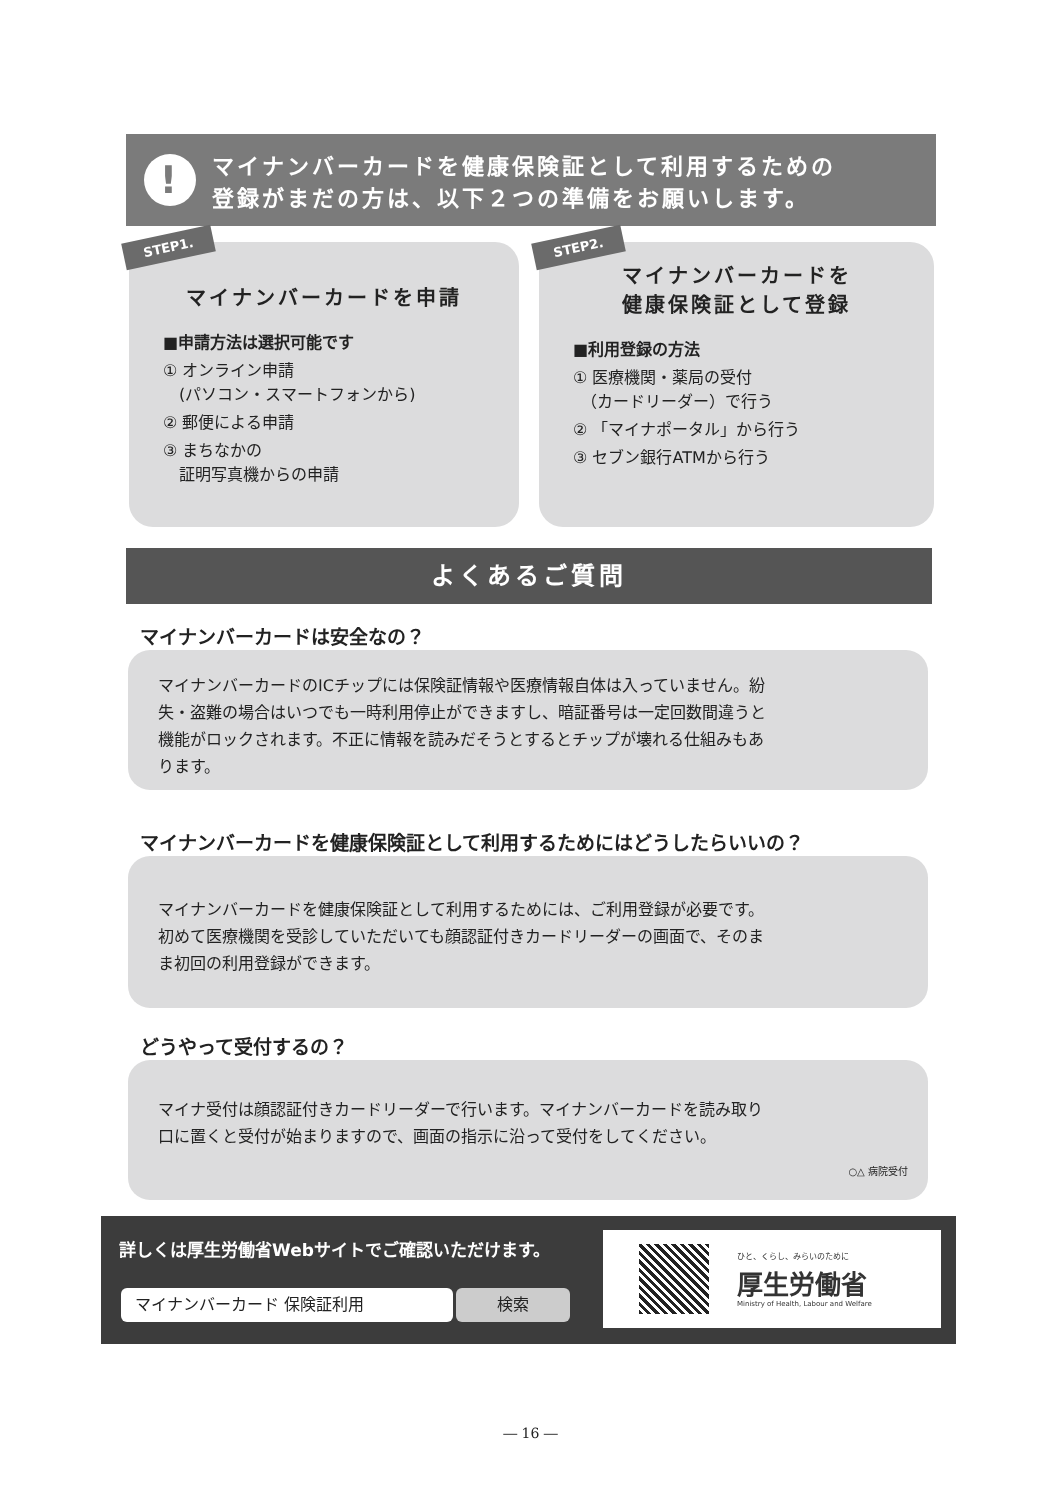!
マイナンバーカードを健康保険証として利用するための
登録がまだの方は、以下２つの準備をお願いします。
STEP1.
マイナンバーカードを申請
■申請方法は選択可能です
① オンライン申請
　(パソコン・スマートフォンから)
② 郵便による申請
③ まちなかの
　証明写真機からの申請
STEP2.
マイナンバーカードを
健康保険証として登録
■利用登録の方法
① 医療機関・薬局の受付
　（カードリーダー）で行う
② 「マイナポータル」から行う
③ セブン銀行ATMから行う
よくあるご質問
マイナンバーカードは安全なの？
マイナンバーカードのICチップには保険証情報や医療情報自体は入っていません。紛失・盗難の場合はいつでも一時利用停止ができますし、暗証番号は一定回数間違うと機能がロックされます。不正に情報を読みだそうとするとチップが壊れる仕組みもあります。
マイナンバーカードを健康保険証として利用するためにはどうしたらいいの？
マイナンバーカードを健康保険証として利用するためには、ご利用登録が必要です。初めて医療機関を受診していただいても顔認証付きカードリーダーの画面で、そのまま初回の利用登録ができます。
どうやって受付するの？
マイナ受付は顔認証付きカードリーダーで行います。マイナンバーカードを読み取り口に置くと受付が始まりますので、画面の指示に沿って受付をしてください。
○△ 病院受付
詳しくは厚生労働省Webサイトでご確認いただけます。
マイナンバーカード 保険証利用 検索
ひと、くらし、みらいのために
厚生労働省
Ministry of Health, Labour and Welfare
― 16 ―